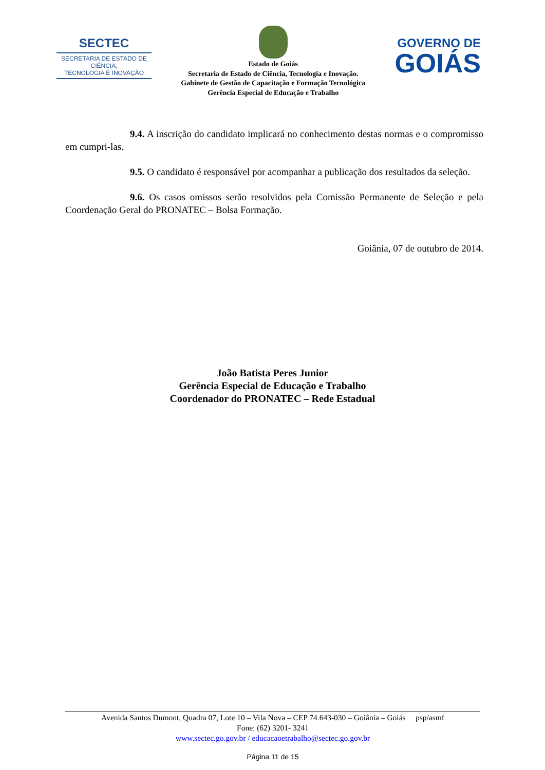SECTEC
SECRETARIA DE ESTADO DE CIÊNCIA,
TECNOLOGIA E INOVAÇÃO
Estado de Goiás
Secretaria de Estado de Ciência, Tecnologia e Inovação.
Gabinete de Gestão de Capacitação e Formação Tecnológica
Gerência Especial de Educação e Trabalho
GOVERNO DE
GOIÁS
9.4. A inscrição do candidato implicará no conhecimento destas normas e o compromisso em cumpri-las.
9.5. O candidato é responsável por acompanhar a publicação dos resultados da seleção.
9.6. Os casos omissos serão resolvidos pela Comissão Permanente de Seleção e pela Coordenação Geral do PRONATEC – Bolsa Formação.
Goiânia, 07 de outubro de 2014.
João Batista Peres Junior
Gerência Especial de Educação e Trabalho
Coordenador do PRONATEC – Rede Estadual
Avenida Santos Dumont, Quadra 07, Lote 10 – Vila Nova – CEP 74.643-030 – Goiânia – Goiás psp/asmf
Fone: (62) 3201- 3241
www.sectec.go.gov.br / educacaoetrabalho@sectec.go.gov.br
Página 11 de 15